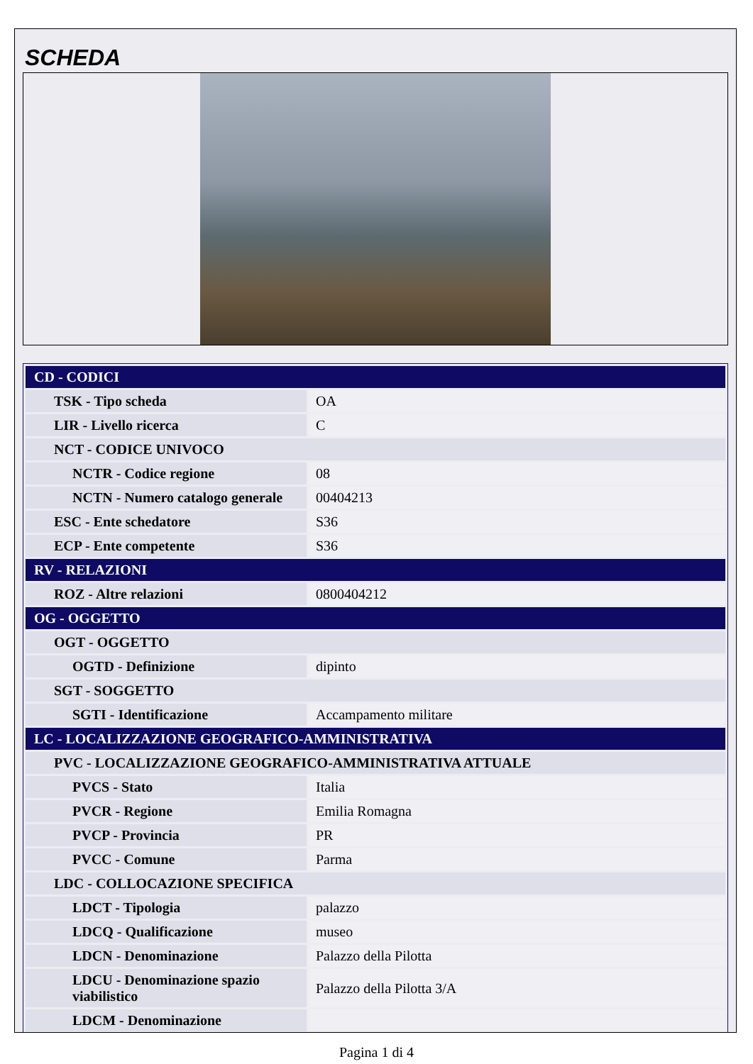SCHEDA
| CD - CODICI | |
| TSK - Tipo scheda | OA |
| LIR - Livello ricerca | C |
| NCT - CODICE UNIVOCO | |
| NCTR - Codice regione | 08 |
| NCTN - Numero catalogo generale | 00404213 |
| ESC - Ente schedatore | S36 |
| ECP - Ente competente | S36 |
| RV - RELAZIONI | |
| ROZ - Altre relazioni | 0800404212 |
| OG - OGGETTO | |
| OGT - OGGETTO | |
| OGTD - Definizione | dipinto |
| SGT - SOGGETTO | |
| SGTI - Identificazione | Accampamento militare |
| LC - LOCALIZZAZIONE GEOGRAFICO-AMMINISTRATIVA | |
| PVC - LOCALIZZAZIONE GEOGRAFICO-AMMINISTRATIVA ATTUALE | |
| PVCS - Stato | Italia |
| PVCR - Regione | Emilia Romagna |
| PVCP - Provincia | PR |
| PVCC - Comune | Parma |
| LDC - COLLOCAZIONE SPECIFICA | |
| LDCT - Tipologia | palazzo |
| LDCQ - Qualificazione | museo |
| LDCN - Denominazione | Palazzo della Pilotta |
| LDCU - Denominazione spazio viabilistico | Palazzo della Pilotta 3/A |
| LDCM - Denominazione | |
Pagina 1 di 4